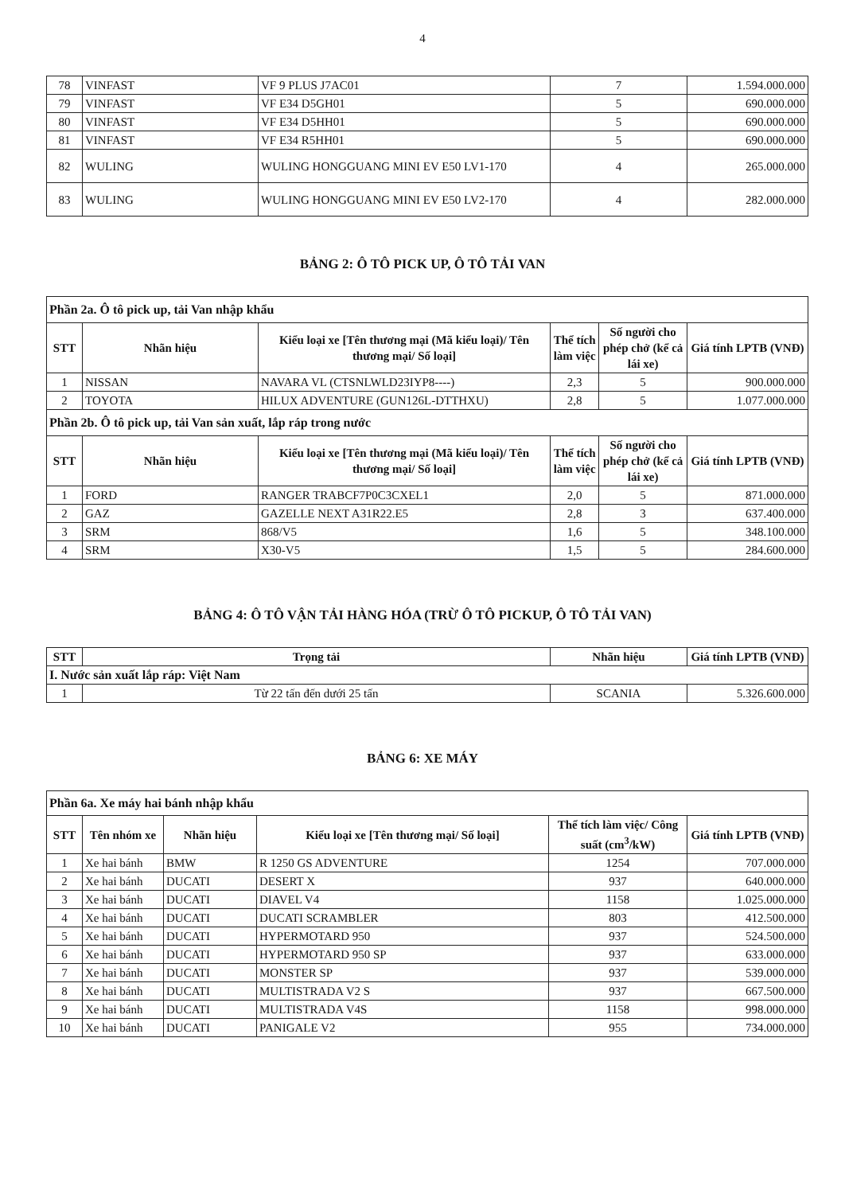4
| 78 | VINFAST | VF 9 PLUS J7AC01 | 7 | 1.594.000.000 |
| 79 | VINFAST | VF E34 D5GH01 | 5 | 690.000.000 |
| 80 | VINFAST | VF E34 D5HH01 | 5 | 690.000.000 |
| 81 | VINFAST | VF E34 R5HH01 | 5 | 690.000.000 |
| 82 | WULING | WULING HONGGUANG MINI EV E50 LV1-170 | 4 | 265.000.000 |
| 83 | WULING | WULING HONGGUANG MINI EV E50 LV2-170 | 4 | 282.000.000 |
BẢNG 2: Ô TÔ PICK UP, Ô TÔ TẢI VAN
| Phần 2a. Ô tô pick up, tải Van nhập khẩu | | | | | |
| STT | Nhãn hiệu | Kiểu loại xe [Tên thương mại (Mã kiểu loại)/ Tên thương mại/ Số loại] | Thể tích làm việc | Số người cho phép chở (kể cả lái xe) | Giá tính LPTB (VNĐ) |
| 1 | NISSAN | NAVARA VL (CTSNLWLD23IYP8----) | 2,3 | 5 | 900.000.000 |
| 2 | TOYOTA | HILUX ADVENTURE (GUN126L-DTTHXU) | 2,8 | 5 | 1.077.000.000 |
| Phần 2b. Ô tô pick up, tải Van sản xuất, lắp ráp trong nước | | | | | |
| STT | Nhãn hiệu | Kiểu loại xe [Tên thương mại (Mã kiểu loại)/ Tên thương mại/ Số loại] | Thể tích làm việc | Số người cho phép chở (kể cả lái xe) | Giá tính LPTB (VNĐ) |
| 1 | FORD | RANGER TRABCF7P0C3CXEL1 | 2,0 | 5 | 871.000.000 |
| 2 | GAZ | GAZELLE NEXT A31R22.E5 | 2,8 | 3 | 637.400.000 |
| 3 | SRM | 868/V5 | 1,6 | 5 | 348.100.000 |
| 4 | SRM | X30-V5 | 1,5 | 5 | 284.600.000 |
BẢNG 4: Ô TÔ VẬN TẢI HÀNG HÓA (TRỪ Ô TÔ PICKUP, Ô TÔ TẢI VAN)
| STT | Trọng tải | Nhãn hiệu | Giá tính LPTB (VNĐ) |
| --- | --- | --- | --- |
| I. Nước sản xuất lắp ráp: Việt Nam | | | |
| 1 | Từ 22 tấn đến dưới 25 tấn | SCANIA | 5.326.600.000 |
BẢNG 6: XE MÁY
| Phần 6a. Xe máy hai bánh nhập khẩu | | | | | |
| STT | Tên nhóm xe | Nhãn hiệu | Kiểu loại xe [Tên thương mại/ Số loại] | Thể tích làm việc/ Công suất (cm<sup>3</sup>/kW) | Giá tính LPTB (VNĐ) |
| 1 | Xe hai bánh | BMW | R 1250 GS ADVENTURE | 1254 | 707.000.000 |
| 2 | Xe hai bánh | DUCATI | DESERT X | 937 | 640.000.000 |
| 3 | Xe hai bánh | DUCATI | DIAVEL V4 | 1158 | 1.025.000.000 |
| 4 | Xe hai bánh | DUCATI | DUCATI SCRAMBLER | 803 | 412.500.000 |
| 5 | Xe hai bánh | DUCATI | HYPERMOTARD 950 | 937 | 524.500.000 |
| 6 | Xe hai bánh | DUCATI | HYPERMOTARD 950 SP | 937 | 633.000.000 |
| 7 | Xe hai bánh | DUCATI | MONSTER SP | 937 | 539.000.000 |
| 8 | Xe hai bánh | DUCATI | MULTISTRADA V2 S | 937 | 667.500.000 |
| 9 | Xe hai bánh | DUCATI | MULTISTRADA V4S | 1158 | 998.000.000 |
| 10 | Xe hai bánh | DUCATI | PANIGALE V2 | 955 | 734.000.000 |